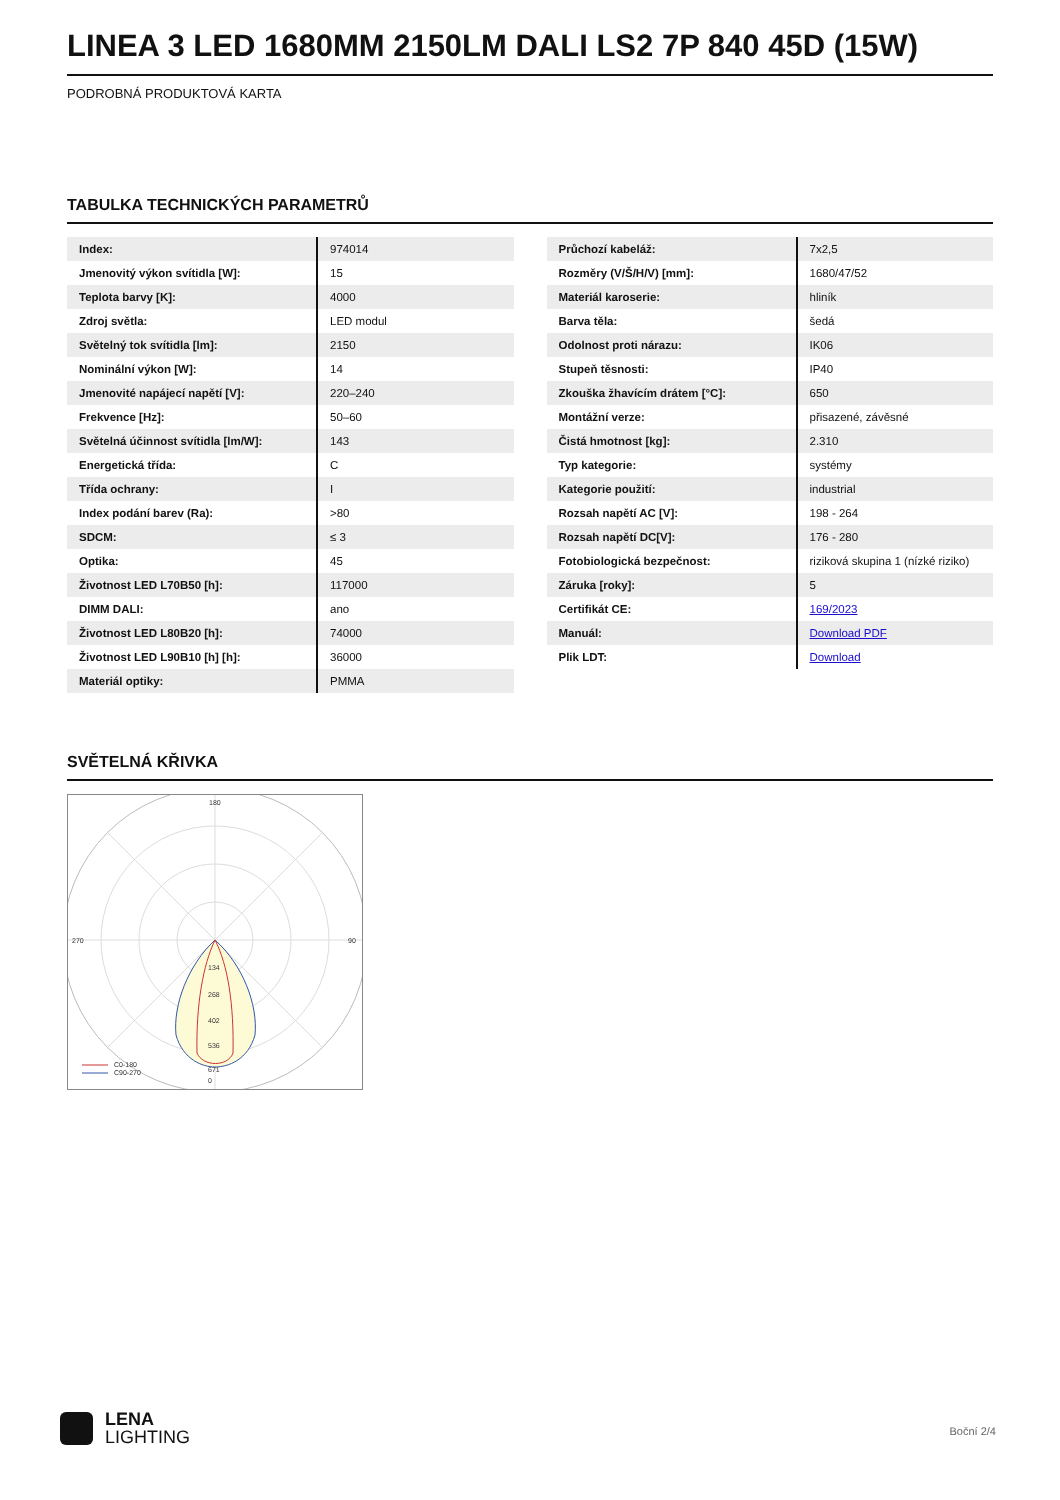LINEA 3 LED 1680MM 2150LM DALI LS2 7P 840 45D (15W)
PODROBNÁ PRODUKTOVÁ KARTA
TABULKA TECHNICKÝCH PARAMETRŮ
| Index: | 974014 |
| Jmenovitý výkon svítidla [W]: | 15 |
| Teplota barvy [K]: | 4000 |
| Zdroj světla: | LED modul |
| Světelný tok svítidla [lm]: | 2150 |
| Nominální výkon [W]: | 14 |
| Jmenovité napájecí napětí [V]: | 220–240 |
| Frekvence [Hz]: | 50–60 |
| Světelná účinnost svítidla [lm/W]: | 143 |
| Energetická třída: | C |
| Třída ochrany: | I |
| Index podání barev (Ra): | >80 |
| SDCM: | ≤ 3 |
| Optika: | 45 |
| Životnost LED L70B50 [h]: | 117000 |
| DIMM DALI: | ano |
| Životnost LED L80B20 [h]: | 74000 |
| Životnost LED L90B10 [h] [h]: | 36000 |
| Materiál optiky: | PMMA |
| Průchozí kabeláž: | 7x2,5 |
| Rozměry (V/Š/H/V) [mm]: | 1680/47/52 |
| Materiál karoserie: | hliník |
| Barva těla: | šedá |
| Odolnost proti nárazu: | IK06 |
| Stupeň těsnosti: | IP40 |
| Zkouška žhavícím drátem [°C]: | 650 |
| Montážní verze: | přisazené, závěsné |
| Čistá hmotnost [kg]: | 2.310 |
| Typ kategorie: | systémy |
| Kategorie použití: | industrial |
| Rozsah napětí AC [V]: | 198 - 264 |
| Rozsah napětí DC[V]: | 176 - 280 |
| Fotobiologická bezpečnost: | riziková skupina 1 (nízké riziko) |
| Záruka [roky]: | 5 |
| Certifikát CE: | 169/2023 |
| Manuál: | Download PDF |
| Plik LDT: | Download |
SVĚTELNÁ KŘIVKA
180
0
270
90
134
268
402
536
671
C0-180
C90-270
LENA
LIGHTING
Boční 2/4